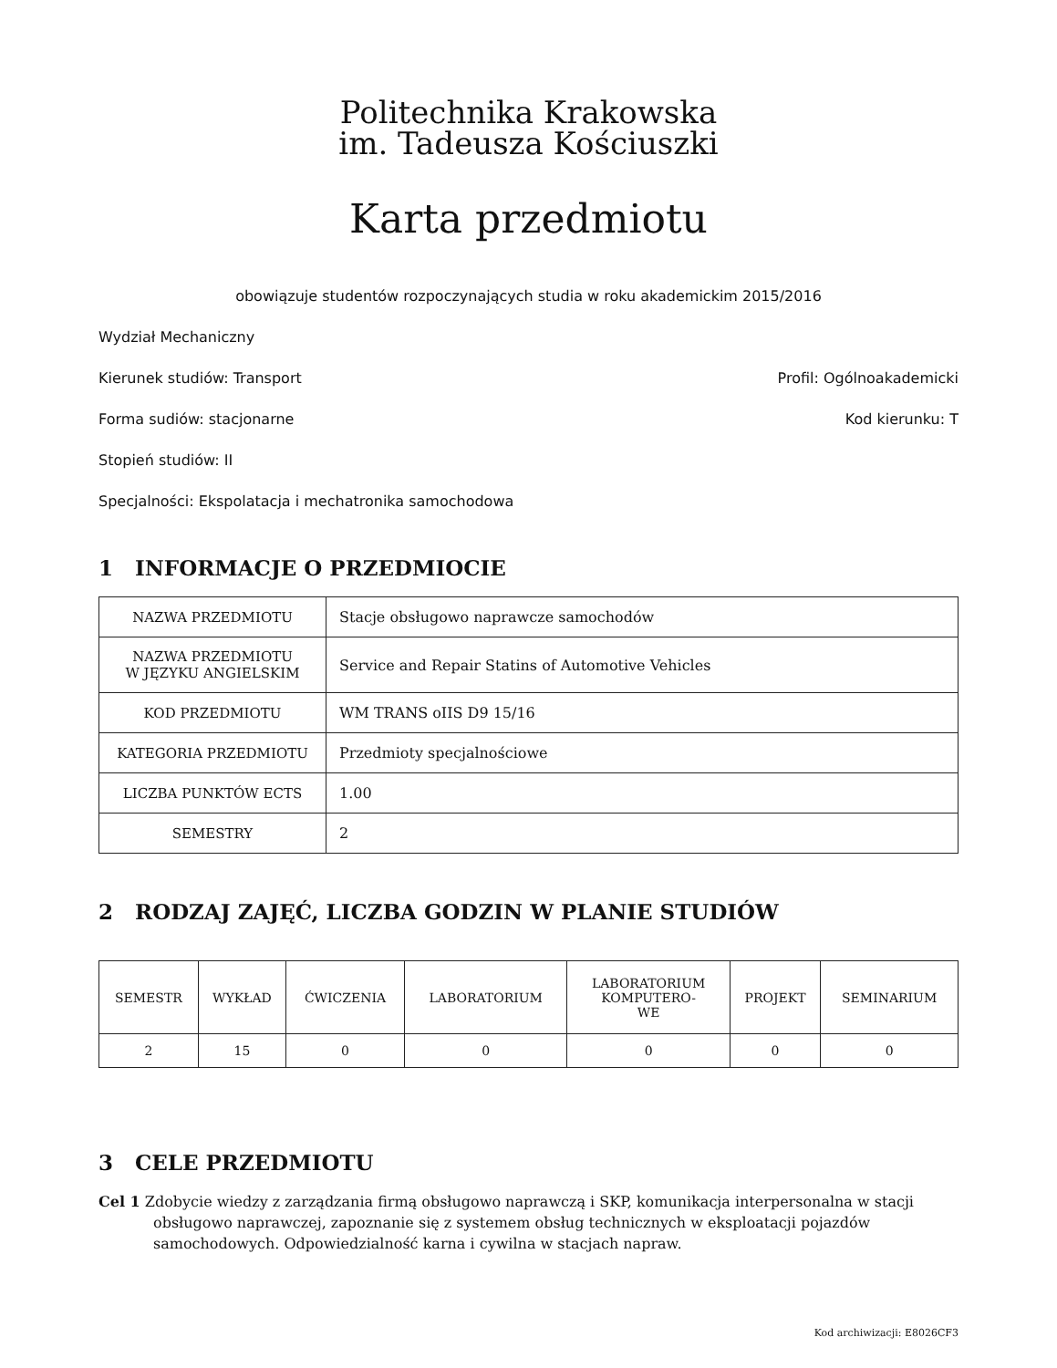Politechnika Krakowska
im. Tadeusza Kościuszki
Karta przedmiotu
obowiązuje studentów rozpoczynających studia w roku akademickim 2015/2016
Wydział Mechaniczny
Kierunek studiów: Transport Profil: Ogólnoakademicki
Forma sudiów: stacjonarne Kod kierunku: T
Stopień studiów: II
Specjalności: Ekspolatacja i mechatronika samochodowa
1 INFORMACJE O PRZEDMIOCIE
| NAZWA PRZEDMIOTU | Stacje obsługowo naprawcze samochodów |
| NAZWA PRZEDMIOTU W JĘZYKU ANGIELSKIM | Service and Repair Statins of Automotive Vehicles |
| KOD PRZEDMIOTU | WM TRANS oIIS D9 15/16 |
| KATEGORIA PRZEDMIOTU | Przedmioty specjalnościowe |
| LICZBA PUNKTÓW ECTS | 1.00 |
| SEMESTRY | 2 |
2 RODZAJ ZAJĘĆ, LICZBA GODZIN W PLANIE STUDIÓW
| SEMESTR | WYKŁAD | ĆWICZENIA | LABORATORIUM | LABORATORIUM KOMPUTERO- WE | PROJEKT | SEMINARIUM |
| --- | --- | --- | --- | --- | --- | --- |
| 2 | 15 | 0 | 0 | 0 | 0 | 0 |
3 CELE PRZEDMIOTU
Cel 1 Zdobycie wiedzy z zarządzania firmą obsługowo naprawczą i SKP, komunikacja interpersonalna w stacji obsługowo naprawczej, zapoznanie się z systemem obsług technicznych w eksploatacji pojazdów samochodowych. Odpowiedzialność karna i cywilna w stacjach napraw.
Kod archiwizacji: E8026CF3